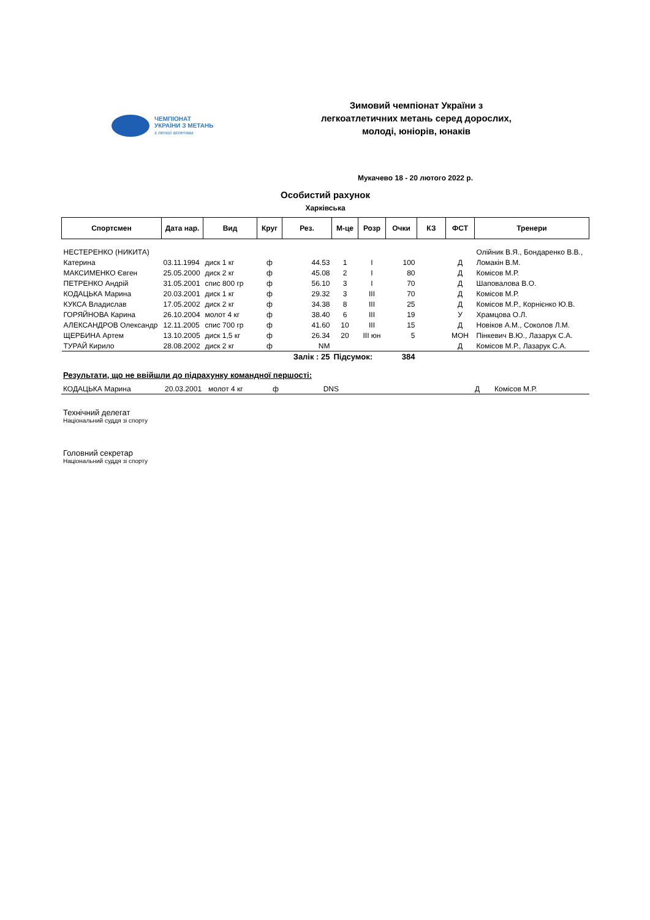ЧЕМПІОНАТ
УКРАЇНИ З МЕТАНЬ
з легкої атлетики
Зимовий чемпіонат України з
легкоатлетичних метань серед дорослих,
молоді, юніорів, юнаків
Мукачево 18 - 20 лютого 2022 р.
Особистий рахунок
Харківська
| Спортсмен | Дата нар. | Вид | Круг | Рез. | М-це | Розр | Очки | КЗ | ФСТ | Тренери |
| --- | --- | --- | --- | --- | --- | --- | --- | --- | --- | --- |
| НЕСТЕРЕНКО (НИКИТА) | | | | | | | | | | Олійник В.Я., Бондаренко В.В., |
| Катерина | 03.11.1994 | диск 1 кг | ф | 44.53 | 1 | І | 100 | | Д | Ломакін В.М. |
| МАКСИМЕНКО Євген | 25.05.2000 | диск 2 кг | ф | 45.08 | 2 | І | 80 | | Д | Комісов М.Р. |
| ПЕТРЕНКО Андрій | 31.05.2001 | спис 800 гр | ф | 56.10 | 3 | І | 70 | | Д | Шаповалова В.О. |
| КОДАЦЬКА Марина | 20.03.2001 | диск 1 кг | ф | 29.32 | 3 | ІІІ | 70 | | Д | Комісов М.Р. |
| КУКСА Владислав | 17.05.2002 | диск 2 кг | ф | 34.38 | 8 | ІІІ | 25 | | Д | Комісов М.Р., Корнієнко Ю.В. |
| ГОРЯЙНОВА Карина | 26.10.2004 | молот 4 кг | ф | 38.40 | 6 | ІІІ | 19 | | У | Храмцова О.Л. |
| АЛЕКСАНДРОВ Олександр | 12.11.2005 | спис 700 гр | ф | 41.60 | 10 | ІІІ | 15 | | Д | Новіков А.М., Соколов Л.М. |
| ЩЕРБИНА Артем | 13.10.2005 | диск 1,5 кг | ф | 26.34 | 20 | ІІІ юн | 5 | | МОН | Пінкевич В.Ю., Лазарук С.А. |
| ТУРАЙ Кирило | 28.08.2002 | диск 2 кг | ф | NM | | | | | Д | Комісов М.Р., Лазарук С.А. |
| | | | | Залік : 25 | Підсумок: | | 384 | | | |
Результати, що не ввійшли до підрахунку командної першості:
| КОДАЦЬКА Марина | 20.03.2001 | молот 4 кг | ф | DNS | | | | | Д | Комісов М.Р. |
Технічний делегат
Національний суддя зі спорту
Головний секретар
Національний суддя зі спорту